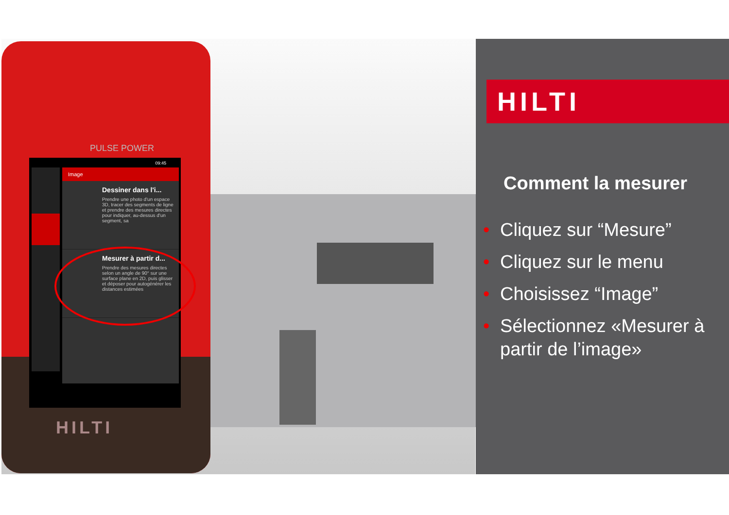PULSE POWER
09:45
Image
Dessiner dans l'i...
Prendre une photo d'un espace 3D, tracer des segments de ligne et prendre des mesures directes pour indiquer, au-dessus d'un segment, sa
Mesurer à partir d...
Prendre des mesures directes selon un angle de 90° sur une surface plane en 2D, puis glisser et déposer pour autogénérer les distances estimées
HILTI
HILTI
Comment la mesurer
• Cliquez sur “Mesure”
• Cliquez sur le menu
• Choisissez “Image”
• Sélectionnez «Mesurer à partir de l’image»